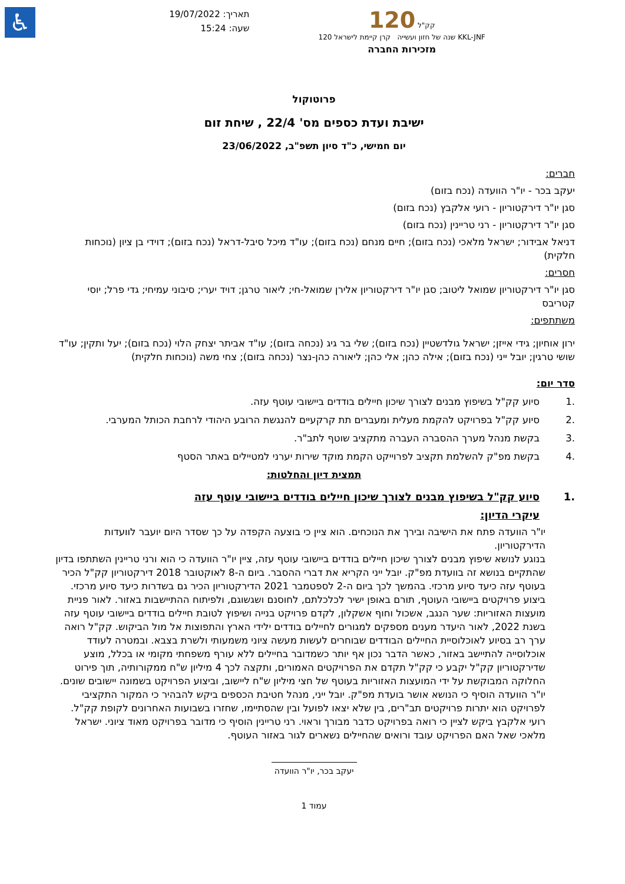♿
תאריך: 19/07/2022
שעה: 15:24
120 קק"ל
120 שנה של חזון ועשייה קרן קיימת לישראל KKL-JNF
מזכירות החברה
פרוטוקול
ישיבת ועדת כספים מס' 22/4 , שיחת זום
יום חמישי, כ"ד סיון תשפ"ב, 23/06/2022
חברים:
יעקב בכר - יו"ר הוועדה (נכח בזום)
סגן יו"ר דירקטוריון - רועי אלקבץ (נכח בזום)
סגן יו"ר דירקטוריון - רני טריינין (נכח בזום)
דניאל אבידור; ישראל מלאכי (נכח בזום); חיים מנחם (נכח בזום); עו"ד מיכל סיבל-דראל (נכח בזום); דוידי בן ציון (נוכחות חלקית)
חסרים:
סגן יו"ר דירקטוריון שמואל ליטוב; סגן יו"ר דירקטוריון אלירן שמואל-חי; ליאור טרגן; דויד יערי; סיבוני עמיחי; גדי פרל; יוסי קטריבס
משתתפים:
ירון אוחיון; גידי אייזן; ישראל גולדשטיין (נכח בזום); שלי בר גיג (נכחה בזום); עו"ד אביתר יצחק הלוי (נכח בזום); יעל ותקין; עו"ד שושי טרגין; יובל ייני (נכח בזום); אילה כהן; אלי כהן; ליאורה כהן-נצר (נכחה בזום); צחי משה (נוכחות חלקית)
סדר יום:
.1 סיוע קק"ל בשיפוץ מבנים לצורך שיכון חיילים בודדים ביישובי עוטף עזה.
.2 סיוע קק"ל בפרויקט להקמת מעלית ומעברים תת קרקעיים להנגשת הרובע היהודי לרחבת הכותל המערבי.
.3 בקשת מנהל מערך ההסברה העברה מתקציב שוטף לתב"ר.
.4 בקשת מפ"ק להשלמת תקציב לפרוייקט הקמת מוקד שירות יערני למטיילים באתר הסטף
תמצית דיון והחלטות:
.1 סיוע קק"ל בשיפוץ מבנים לצורך שיכון חיילים בודדים ביישובי עוטף עזה
עיקרי הדיון:
יו"ר הוועדה פתח את הישיבה ובירך את הנוכחים. הוא ציין כי בוצעה הקפדה על כך שסדר היום יועבר לוועדות הדירקטוריון.
בנוגע לנושא שיפוץ מבנים לצורך שיכון חיילים בודדים ביישובי עוטף עזה, ציין יו"ר הוועדה כי הוא ורני טריינין השתתפו בדיון שהתקיים בנושא זה בוועדת מפ"ק. יובל ייני הקריא את דברי ההסבר. ביום ה-8 לאוקטובר 2018 דירקטוריון קק"ל הכיר בעוטף עזה כיעד סיוע מרכזי. בהמשך לכך ביום ה-2 לספטמבר 2021 הדירקטוריון הכיר גם בשדרות כיעד סיוע מרכזי. ביצוע פרויקטים ביישובי העוטף, תורם באופן ישיר לכלכלתם, לחוסנם ושגשוגם, ולפיתוח ההתיישבות באזור. לאור פניית מועצות האזוריות: שער הנגב, אשכול וחוף אשקלון, לקדם פרויקט בנייה ושיפוץ לטובת חיילים בודדים ביישובי עוטף עזה בשנת 2022, לאור היעדר מענים מספקים למגורים לחיילים בודדים ילידי הארץ והתפוצות אל מול הביקוש. קק"ל רואה ערך רב בסיוע לאוכלוסיית החיילים הבודדים שבוחרים לעשות מעשה ציוני משמעותי ולשרת בצבא. ובמטרה לעודד אוכלוסייה להתיישב באזור, כאשר הדבר נכון אף יותר כשמדובר בחיילים ללא עורף משפחתי מקומי או בכלל, מוצע שדירקטוריון קק"ל יקבע כי קק"ל תקדם את הפרויקטים האמורים, ותקצה לכך 4 מיליון ש"ח ממקורותיה, תוך פירוט החלוקה המבוקשת על ידי המועצות האזוריות בעוטף של חצי מיליון ש"ח ליישוב, וביצוע הפרויקט בשמונה יישובים שונים. יו"ר הוועדה הוסיף כי הנושא אושר בועדת מפ"ק. יובל ייני, מנהל חטיבת הכספים ביקש להבהיר כי המקור התקציבי לפרויקט הוא יתרות פרויקטים תב"רים, בין שלא יצאו לפועל ובין שהסתיימו, שחזרו בשבועות האחרונים לקופת קק"ל.
רועי אלקבץ ביקש לציין כי רואה בפרויקט כדבר מבורך וראוי. רני טריינין הוסיף כי מדובר בפרויקט מאוד ציוני. ישראל מלאכי שאל האם הפרויקט עובד ורואים שהחיילים נשארים לגור באזור העוטף.
יעקב בכר, יו"ר הוועדה
עמוד 1